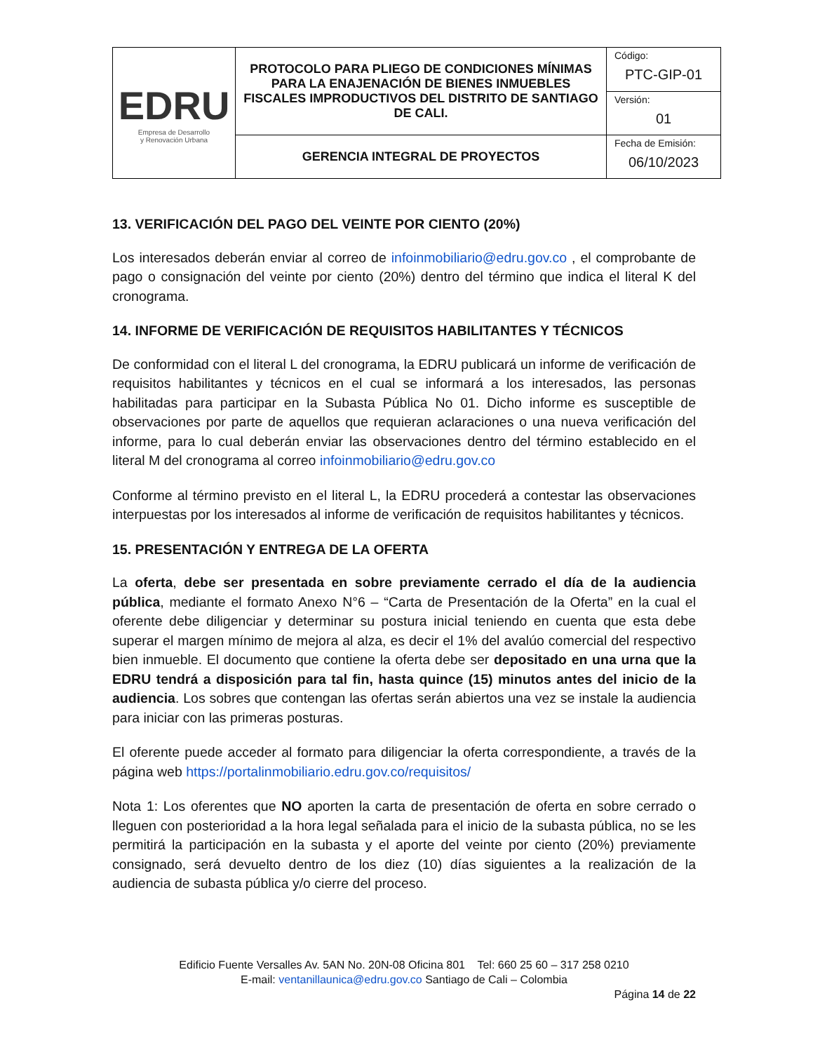| EDRU Empresa de Desarrollo y Renovación Urbana | PROTOCOLO PARA PLIEGO DE CONDICIONES MÍNIMAS PARA LA ENAJENACIÓN DE BIENES INMUEBLES FISCALES IMPRODUCTIVOS DEL DISTRITO DE SANTIAGO DE CALI. | Código: PTC-GIP-01 |
| | | Versión: 01 |
| | GERENCIA INTEGRAL DE PROYECTOS | Fecha de Emisión: 06/10/2023 |
13. VERIFICACIÓN DEL PAGO DEL VEINTE POR CIENTO (20%)
Los interesados deberán enviar al correo de infoinmobiliario@edru.gov.co , el comprobante de pago o consignación del veinte por ciento (20%) dentro del término que indica el literal K del cronograma.
14. INFORME DE VERIFICACIÓN DE REQUISITOS HABILITANTES Y TÉCNICOS
De conformidad con el literal L del cronograma, la EDRU publicará un informe de verificación de requisitos habilitantes y técnicos en el cual se informará a los interesados, las personas habilitadas para participar en la Subasta Pública No 01. Dicho informe es susceptible de observaciones por parte de aquellos que requieran aclaraciones o una nueva verificación del informe, para lo cual deberán enviar las observaciones dentro del término establecido en el literal M del cronograma al correo infoinmobiliario@edru.gov.co
Conforme al término previsto en el literal L, la EDRU procederá a contestar las observaciones interpuestas por los interesados al informe de verificación de requisitos habilitantes y técnicos.
15. PRESENTACIÓN Y ENTREGA DE LA OFERTA
La oferta, debe ser presentada en sobre previamente cerrado el día de la audiencia pública, mediante el formato Anexo N°6 – “Carta de Presentación de la Oferta” en la cual el oferente debe diligenciar y determinar su postura inicial teniendo en cuenta que esta debe superar el margen mínimo de mejora al alza, es decir el 1% del avalúo comercial del respectivo bien inmueble. El documento que contiene la oferta debe ser depositado en una urna que la EDRU tendrá a disposición para tal fin, hasta quince (15) minutos antes del inicio de la audiencia. Los sobres que contengan las ofertas serán abiertos una vez se instale la audiencia para iniciar con las primeras posturas.
El oferente puede acceder al formato para diligenciar la oferta correspondiente, a través de la página web https://portalinmobiliario.edru.gov.co/requisitos/
Nota 1: Los oferentes que NO aporten la carta de presentación de oferta en sobre cerrado o lleguen con posterioridad a la hora legal señalada para el inicio de la subasta pública, no se les permitirá la participación en la subasta y el aporte del veinte por ciento (20%) previamente consignado, será devuelto dentro de los diez (10) días siguientes a la realización de la audiencia de subasta pública y/o cierre del proceso.
Edificio Fuente Versalles Av. 5AN No. 20N-08 Oficina 801 Tel: 660 25 60 – 317 258 0210
E-mail: ventanillaunica@edru.gov.co Santiago de Cali – Colombia
Página 14 de 22